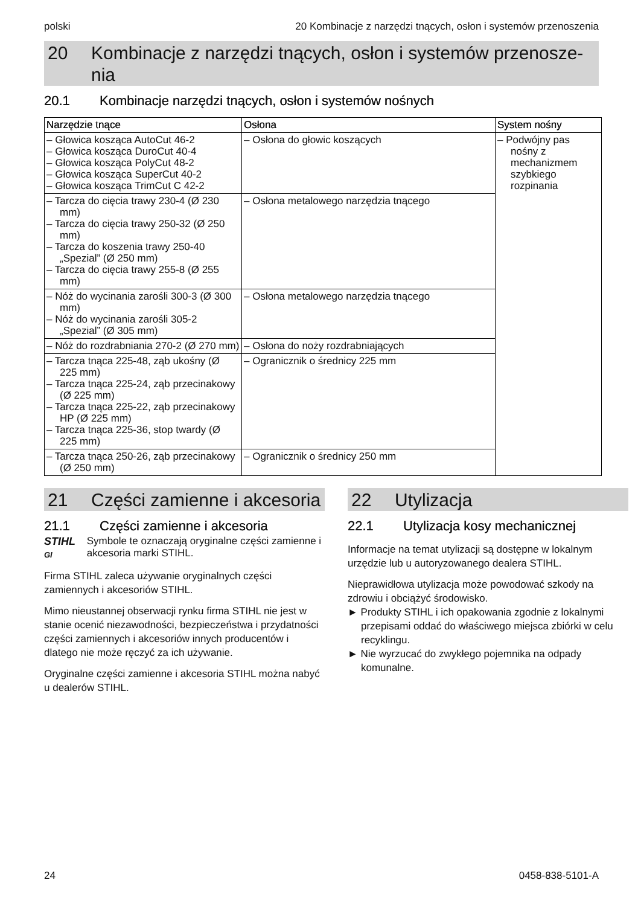polski 20 Kombinacje z narzędzi tnących, osłon i systemów przenoszenia
20 Kombinacje z narzędzi tnących, osłon i systemów przenosze-nia
20.1 Kombinacje narzędzi tnących, osłon i systemów nośnych
| Narzędzie tnące | Osłona | System nośny |
| --- | --- | --- |
| – Głowica kosząca AutoCut 46-2 – Głowica kosząca DuroCut 40-4 – Głowica kosząca PolyCut 48-2 – Głowica kosząca SuperCut 40-2 – Głowica kosząca TrimCut C 42-2 | – Osłona do głowic koszących | – Podwójny pas nośny z mechanizmem szybkiego rozpinania |
| – Tarcza do cięcia trawy 230-4 (Ø 230 mm) – Tarcza do cięcia trawy 250-32 (Ø 250 mm) – Tarcza do koszenia trawy 250-40 „Spezial” (Ø 250 mm) – Tarcza do cięcia trawy 255-8 (Ø 255 mm) | – Osłona metalowego narzędzia tnącego | |
| – Nóż do wycinania zarośli 300-3 (Ø 300 mm) – Nóż do wycinania zarośli 305-2 „Spezial” (Ø 305 mm) | – Osłona metalowego narzędzia tnącego | |
| – Nóż do rozdrabniania 270-2 (Ø 270 mm) | – Osłona do noży rozdrabniających | |
| – Tarcza tnąca 225-48, ząb ukośny (Ø 225 mm) – Tarcza tnąca 225-24, ząb przecinakowy (Ø 225 mm) – Tarcza tnąca 225-22, ząb przecinakowy HP (Ø 225 mm) – Tarcza tnąca 225-36, stop twardy (Ø 225 mm) | – Ogranicznik o średnicy 225 mm | |
| – Tarcza tnąca 250-26, ząb przecinakowy (Ø 250 mm) | – Ogranicznik o średnicy 250 mm | |
21 Części zamienne i akcesoria
21.1 Części zamienne i akcesoria
STIHL
GI
Symbole te oznaczają oryginalne części zamienne i akcesoria marki STIHL.
Firma STIHL zaleca używanie oryginalnych części zamiennych i akcesoriów STIHL.
Mimo nieustannej obserwacji rynku firma STIHL nie jest w stanie ocenić niezawodności, bezpieczeństwa i przydatności części zamiennych i akcesoriów innych producentów i dlatego nie może ręczyć za ich używanie.
Oryginalne części zamienne i akcesoria STIHL można nabyć u dealerów STIHL.
22 Utylizacja
22.1 Utylizacja kosy mechanicznej
Informacje na temat utylizacji są dostępne w lokalnym urzędzie lub u autoryzowanego dealera STIHL.
Nieprawidłowa utylizacja może powodować szkody na zdrowiu i obciążyć środowisko.
► Produkty STIHL i ich opakowania zgodnie z lokalnymi przepisami oddać do właściwego miejsca zbiórki w celu recyklingu.
► Nie wyrzucać do zwykłego pojemnika na odpady komunalne.
24 0458-838-5101-A